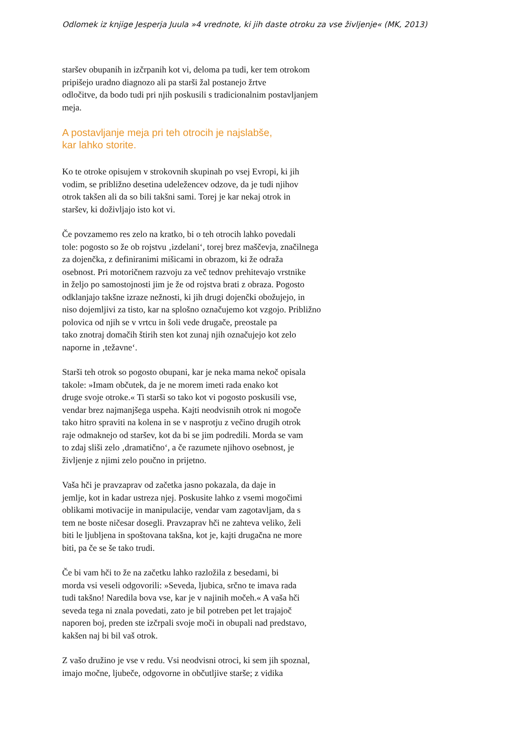Odlomek iz knjige Jesperja Juula »4 vrednote, ki jih daste otroku za vse življenje« (MK, 2013)
staršev obupanih in izčrpanih kot vi, deloma pa tudi, ker tem otrokom
pripišejo uradno diagnozo ali pa starši žal postanejo žrtve
odločitve, da bodo tudi pri njih poskusili s tradicionalnim postavljanjem
meja.
A postavljanje meja pri teh otrocih je najslabše,
kar lahko storite.
Ko te otroke opisujem v strokovnih skupinah po vsej Evropi, ki jih
vodim, se približno desetina udeležencev odzove, da je tudi njihov
otrok takšen ali da so bili takšni sami. Torej je kar nekaj otrok in
staršev, ki doživljajo isto kot vi.
Če povzamemo res zelo na kratko, bi o teh otrocih lahko povedali
tole: pogosto so že ob rojstvu ‚izdelani‘, torej brez maščevja, značilnega
za dojenčka, z definiranimi mišicami in obrazom, ki že odraža
osebnost. Pri motoričnem razvoju za več tednov prehitevajo vrstnike
in željo po samostojnosti jim je že od rojstva brati z obraza. Pogosto
odklanjajo takšne izraze nežnosti, ki jih drugi dojenčki obožujejo, in
niso dojemljivi za tisto, kar na splošno označujemo kot vzgojo. Približno
polovica od njih se v vrtcu in šoli vede drugače, preostale pa
tako znotraj domačih štirih sten kot zunaj njih označujejo kot zelo
naporne in ‚težavne‘.
Starši teh otrok so pogosto obupani, kar je neka mama nekoč opisala
takole: »Imam občutek, da je ne morem imeti rada enako kot
druge svoje otroke.« Ti starši so tako kot vi pogosto poskusili vse,
vendar brez najmanjšega uspeha. Kajti neodvisnih otrok ni mogoče
tako hitro spraviti na kolena in se v nasprotju z večino drugih otrok
raje odmaknejo od staršev, kot da bi se jim podredili. Morda se vam
to zdaj sliši zelo ‚dramatično‘, a če razumete njihovo osebnost, je
življenje z njimi zelo poučno in prijetno.
Vaša hči je pravzaprav od začetka jasno pokazala, da daje in
jemlje, kot in kadar ustreza njej. Poskusite lahko z vsemi mogočimi
oblikami motivacije in manipulacije, vendar vam zagotavljam, da s
tem ne boste ničesar dosegli. Pravzaprav hči ne zahteva veliko, želi
biti le ljubljena in spoštovana takšna, kot je, kajti drugačna ne more
biti, pa če se še tako trudi.
Če bi vam hči to že na začetku lahko razložila z besedami, bi
morda vsi veseli odgovorili: »Seveda, ljubica, srčno te imava rada
tudi takšno! Naredila bova vse, kar je v najinih močeh.« A vaša hči
seveda tega ni znala povedati, zato je bil potreben pet let trajajoč
naporen boj, preden ste izčrpali svoje moči in obupali nad predstavo,
kakšen naj bi bil vaš otrok.
Z vašo družino je vse v redu. Vsi neodvisni otroci, ki sem jih spoznal,
imajo močne, ljubeče, odgovorne in občutljive starše; z vidika